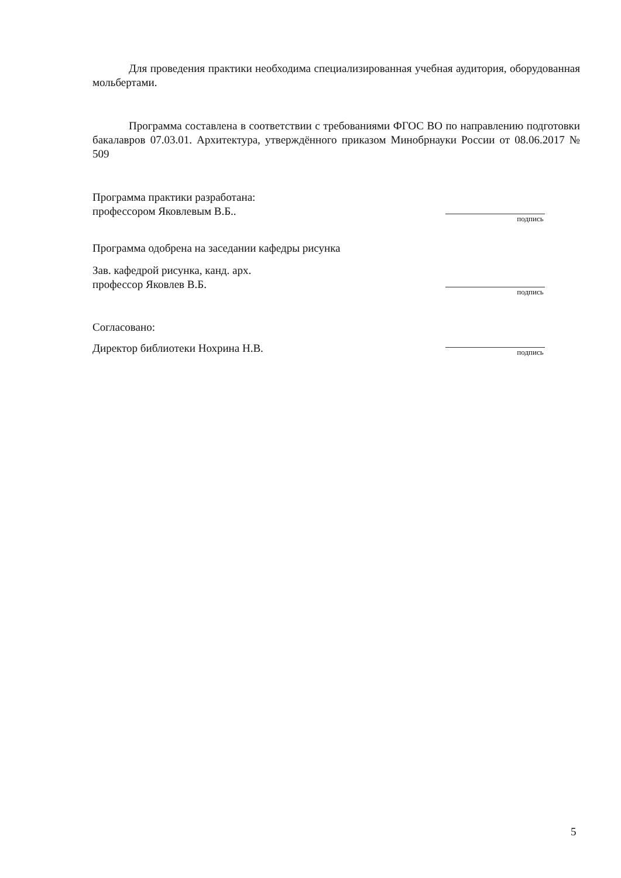Для проведения практики необходима специализированная учебная аудитория, оборудованная мольбертами.
Программа составлена в соответствии с требованиями ФГОС ВО по направлению подготовки бакалавров 07.03.01. Архитектура, утверждённого приказом Минобрнауки России от 08.06.2017 № 509
Программа практики разработана:
профессором Яковлевым В.Б..
подпись
Программа одобрена на заседании кафедры рисунка
Зав. кафедрой рисунка, канд. арх.
профессор Яковлев В.Б.
подпись
Согласовано:
Директор библиотеки Нохрина Н.В.
подпись
5